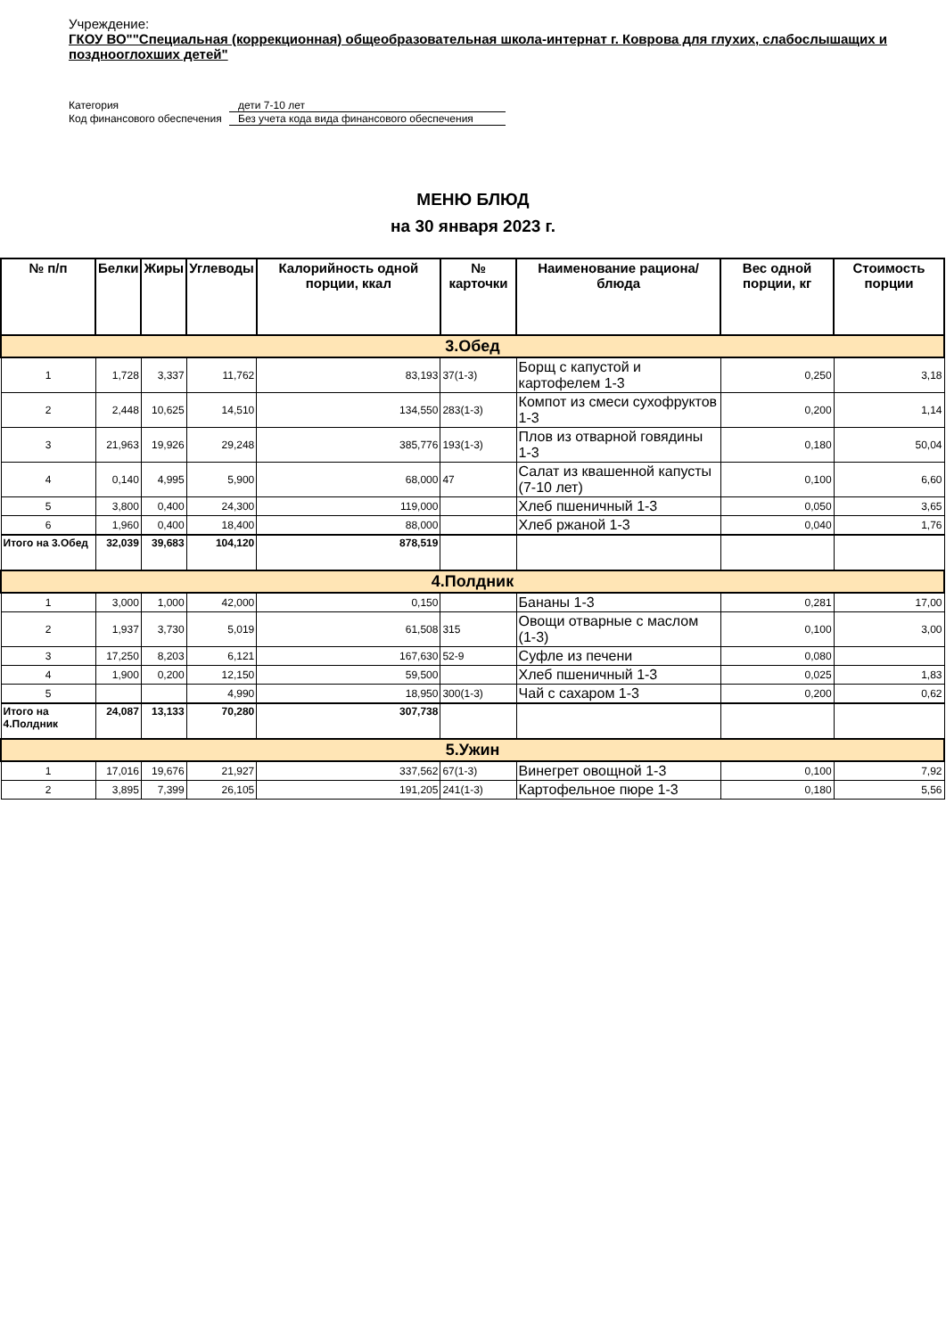Учреждение:
ГКОУ ВО""Специальная (коррекционная) общеобразовательная школа-интернат г. Коврова для глухих, слабослышащих и позднооглохших детей"
Категория дети 7-10 лет
Код финансового обеспечения Без учета кода вида финансового обеспечения
МЕНЮ БЛЮД
на 30 января 2023 г.
| № п/п | Белки | Жиры | Углеводы | Калорийность одной порции, ккал | № карточки | Наименование рациона/ блюда | Вес одной порции, кг | Стоимость порции |
| --- | --- | --- | --- | --- | --- | --- | --- | --- |
| 3.Обед | | | | | | | | |
| 1 | 1,728 | 3,337 | 11,762 | 83,193 | 37(1-3) | Борщ с капустой и картофелем 1-3 | 0,250 | 3,18 |
| 2 | 2,448 | 10,625 | 14,510 | 134,550 | 283(1-3) | Компот из смеси сухофруктов 1-3 | 0,200 | 1,14 |
| 3 | 21,963 | 19,926 | 29,248 | 385,776 | 193(1-3) | Плов из отварной говядины 1-3 | 0,180 | 50,04 |
| 4 | 0,140 | 4,995 | 5,900 | 68,000 | 47 | Салат из квашенной капусты (7-10 лет) | 0,100 | 6,60 |
| 5 | 3,800 | 0,400 | 24,300 | 119,000 | | Хлеб пшеничный 1-3 | 0,050 | 3,65 |
| 6 | 1,960 | 0,400 | 18,400 | 88,000 | | Хлеб ржаной 1-3 | 0,040 | 1,76 |
| Итого на 3.Обед | 32,039 | 39,683 | 104,120 | 878,519 | | | | |
| 4.Полдник | | | | | | | | |
| 1 | 3,000 | 1,000 | 42,000 | 0,150 | | Бананы 1-3 | 0,281 | 17,00 |
| 2 | 1,937 | 3,730 | 5,019 | 61,508 | 315 | Овощи отварные с маслом (1-3) | 0,100 | 3,00 |
| 3 | 17,250 | 8,203 | 6,121 | 167,630 | 52-9 | Суфле из печени | 0,080 | |
| 4 | 1,900 | 0,200 | 12,150 | 59,500 | | Хлеб пшеничный 1-3 | 0,025 | 1,83 |
| 5 | | | 4,990 | 18,950 | 300(1-3) | Чай с сахаром 1-3 | 0,200 | 0,62 |
| Итого на 4.Полдник | 24,087 | 13,133 | 70,280 | 307,738 | | | | |
| 5.Ужин | | | | | | | | |
| 1 | 17,016 | 19,676 | 21,927 | 337,562 | 67(1-3) | Винегрет овощной 1-3 | 0,100 | 7,92 |
| 2 | 3,895 | 7,399 | 26,105 | 191,205 | 241(1-3) | Картофельное пюре 1-3 | 0,180 | 5,56 |